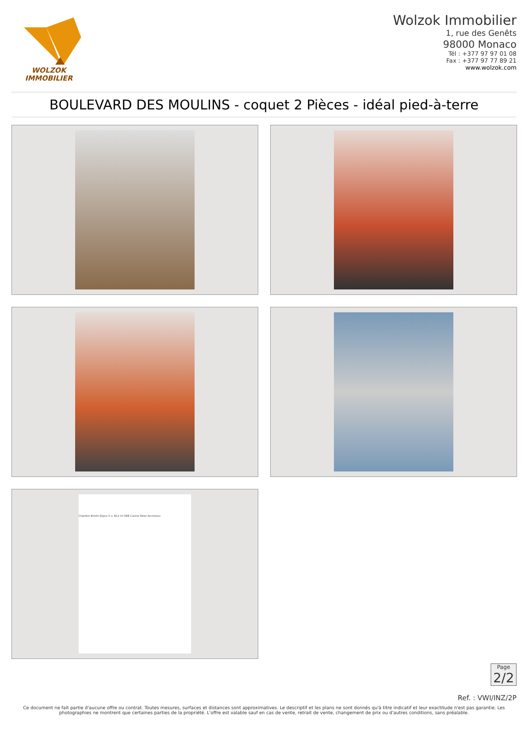WOLZOK
IMMOBILIER
Wolzok Immobilier
1, rue des Genêts
98000 Monaco
Tél : +377 97 97 01 08
Fax : +377 97 77 89 21
www.wolzok.com
BOULEVARD DES MOULINS - coquet 2 Pièces - idéal pied-à-terre
Chambre Entrée Séjour S = 34,2 m² SDE Cuisine Palier Ascenseur
Page
2/2
Ref. : VWI/INZ/2P
Ce document ne fait partie d'aucune offre ou contrat. Toutes mesures, surfaces et distances sont approximatives. Le descriptif et les plans ne sont donnés qu'à titre indicatif et leur exactitude n'est pas garantie. Les photographies ne montrent que certaines parties de la propriété. L'offre est valable sauf en cas de vente, retrait de vente, changement de prix ou d'autres conditions, sans préalable.